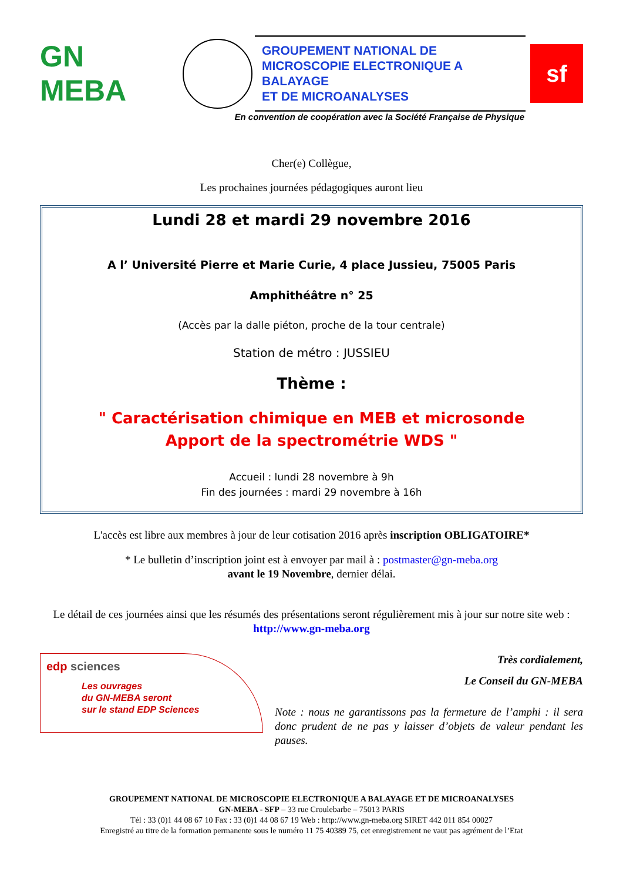GN MEBA
GROUPEMENT NATIONAL DE
MICROSCOPIE ELECTRONIQUE A BALAYAGE
ET DE MICROANALYSES
sf
En convention de coopération avec la Société Française de Physique
Cher(e) Collègue,
Les prochaines journées pédagogiques auront lieu
Lundi 28 et mardi 29 novembre 2016
A l’ Université Pierre et Marie Curie, 4 place Jussieu, 75005 Paris
Amphithéâtre n° 25
(Accès par la dalle piéton, proche de la tour centrale)
Station de métro : JUSSIEU
Thème :
" Caractérisation chimique en MEB et microsonde
Apport de la spectrométrie WDS "
Accueil : lundi 28 novembre à 9h
Fin des journées : mardi 29 novembre à 16h
L'accès est libre aux membres à jour de leur cotisation 2016 après inscription OBLIGATOIRE*
* Le bulletin d’inscription joint est à envoyer par mail à : postmaster@gn-meba.org
avant le 19 Novembre, dernier délai.
Le détail de ces journées ainsi que les résumés des présentations seront régulièrement mis à jour sur notre site web : http://www.gn-meba.org
edp sciences
Les ouvrages
du GN-MEBA seront
sur le stand EDP Sciences
Très cordialement,
Le Conseil du GN-MEBA
Note : nous ne garantissons pas la fermeture de l’amphi : il sera donc prudent de ne pas y laisser d’objets de valeur pendant les pauses.
GROUPEMENT NATIONAL DE MICROSCOPIE ELECTRONIQUE A BALAYAGE ET DE MICROANALYSES
GN-MEBA - SFP – 33 rue Croulebarbe – 75013 PARIS
Tél : 33 (0)1 44 08 67 10 Fax : 33 (0)1 44 08 67 19 Web : http://www.gn-meba.org SIRET 442 011 854 00027
Enregistré au titre de la formation permanente sous le numéro 11 75 40389 75, cet enregistrement ne vaut pas agrément de l’Etat